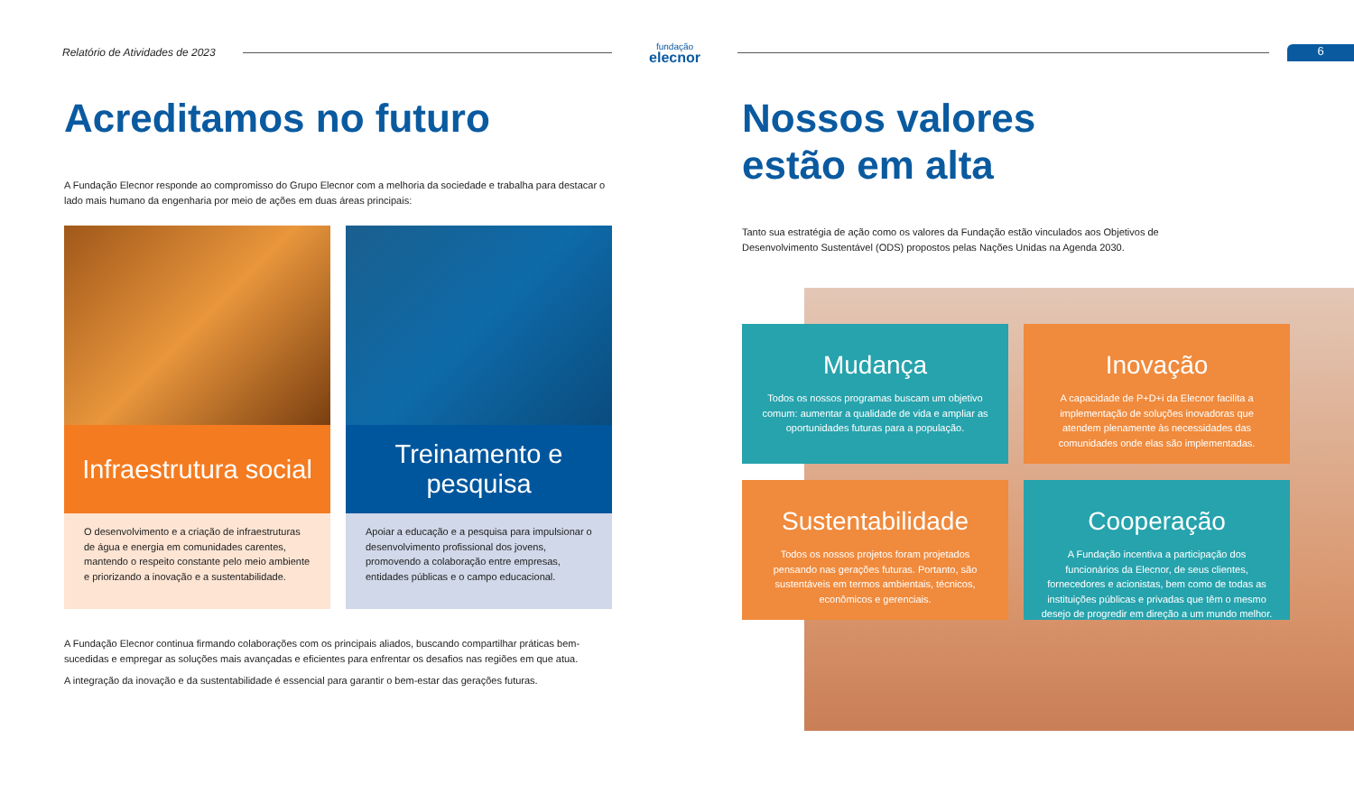Relatório de Atividades de 2023
fundação
elecnor
6
Acreditamos no futuro
A Fundação Elecnor responde ao compromisso do Grupo Elecnor com a melhoria da sociedade e trabalha para destacar o lado mais humano da engenharia por meio de ações em duas áreas principais:
Infraestrutura social
O desenvolvimento e a criação de infraestruturas de água e energia em comunidades carentes, mantendo o respeito constante pelo meio ambiente e priorizando a inovação e a sustentabilidade.
Treinamento e pesquisa
Apoiar a educação e a pesquisa para impulsionar o desenvolvimento profissional dos jovens, promovendo a colaboração entre empresas, entidades públicas e o campo educacional.
A Fundação Elecnor continua firmando colaborações com os principais aliados, buscando compartilhar práticas bem-sucedidas e empregar as soluções mais avançadas e eficientes para enfrentar os desafios nas regiões em que atua.
A integração da inovação e da sustentabilidade é essencial para garantir o bem-estar das gerações futuras.
Nossos valores
estão em alta
Tanto sua estratégia de ação como os valores da Fundação estão vinculados aos Objetivos de Desenvolvimento Sustentável (ODS) propostos pelas Nações Unidas na Agenda 2030.
Mudança
Todos os nossos programas buscam um objetivo comum: aumentar a qualidade de vida e ampliar as oportunidades futuras para a população.
Inovação
A capacidade de P+D+i da Elecnor facilita a implementação de soluções inovadoras que atendem plenamente às necessidades das comunidades onde elas são implementadas.
Sustentabilidade
Todos os nossos projetos foram projetados pensando nas gerações futuras. Portanto, são sustentáveis em termos ambientais, técnicos, econômicos e gerenciais.
Cooperação
A Fundação incentiva a participação dos funcionários da Elecnor, de seus clientes, fornecedores e acionistas, bem como de todas as instituições públicas e privadas que têm o mesmo desejo de progredir em direção a um mundo melhor.